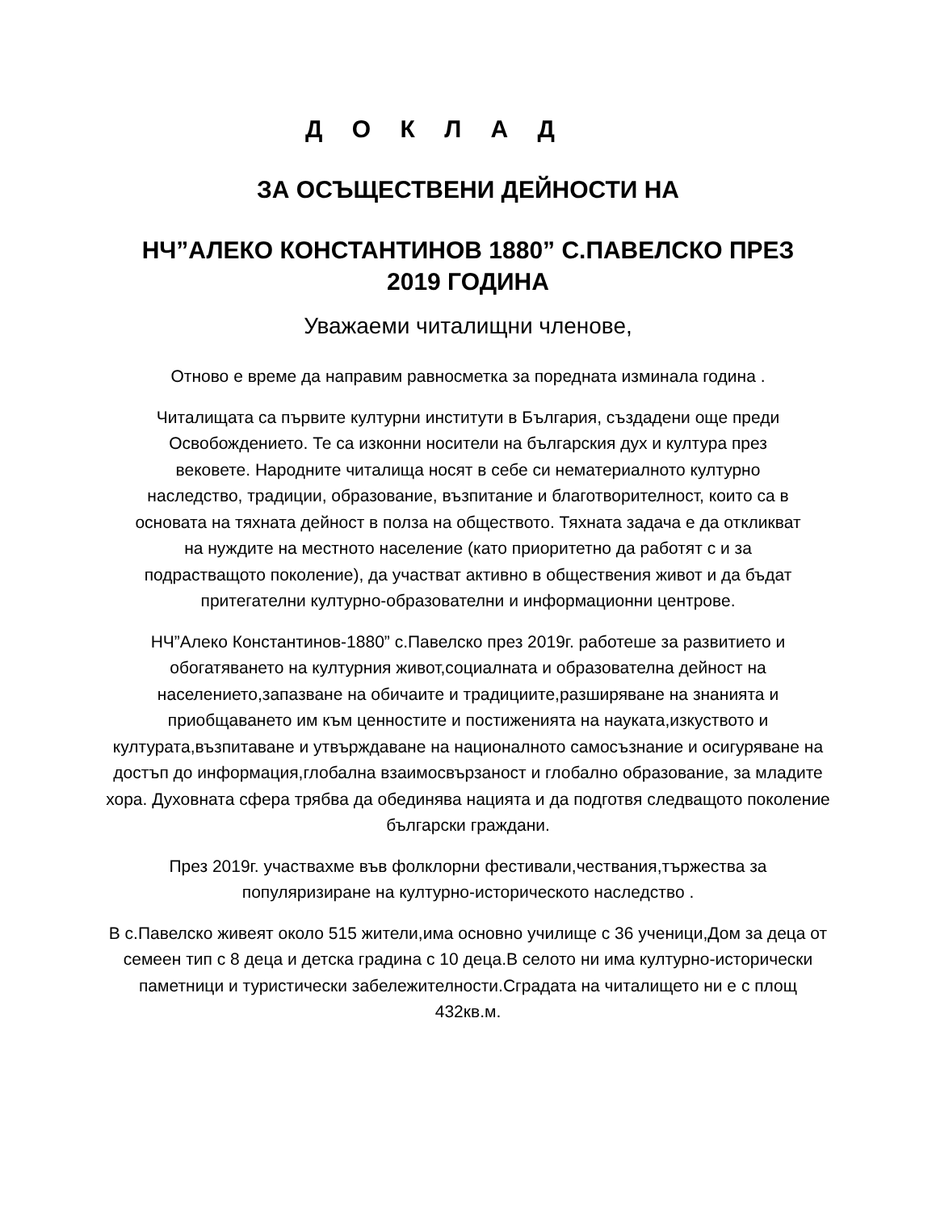Д О К Л А Д
ЗА ОСЪЩЕСТВЕНИ ДЕЙНОСТИ НА
НЧ”АЛЕКО КОНСТАНТИНОВ 1880” С.ПАВЕЛСКО ПРЕЗ
2019 ГОДИНА
Уважаеми читалищни членове,
Отново е време да направим равносметка за поредната изминала година .
Читалищата са първите културни институти в България, създадени още преди Освобождението. Те са изконни носители на българския дух и култура през вековете. Народните читалища носят в себе си нематериалното културно наследство, традиции, образование, възпитание и благотворителност, които са в основата на тяхната дейност в полза на обществото. Тяхната задача е да откликват на нуждите на местното население (като приоритетно да работят с и за подрастващото поколение), да участват активно в обществения живот и да бъдат притегателни културно-образователни и информационни центрове.
НЧ”Алеко Константинов-1880” с.Павелско през 2019г. работеше за развитието и обогатяването на културния живот,социалната и образователна дейност на населението,запазване на обичаите и традициите,разширяване на знанията и приобщаването им към ценностите и постиженията на науката,изкуството и културата,възпитаване и утвърждаване на националното самосъзнание и осигуряване на достъп до информация,глобална взаимосвързаност и глобално образование, за младите хора. Духовната сфера трябва да обединява нацията и да подготвя следващото поколение български граждани.
През 2019г. участвахме във фолклорни фестивали,чествания,тържества за популяризиране на културно-историческото наследство .
В с.Павелско живеят около 515 жители,има основно училище с 36 ученици,Дом за деца от семеен тип с 8 деца и детска градина с 10 деца.В селото ни има културно-исторически паметници и туристически забележителности.Сградата на читалището ни е с площ 432кв.м.